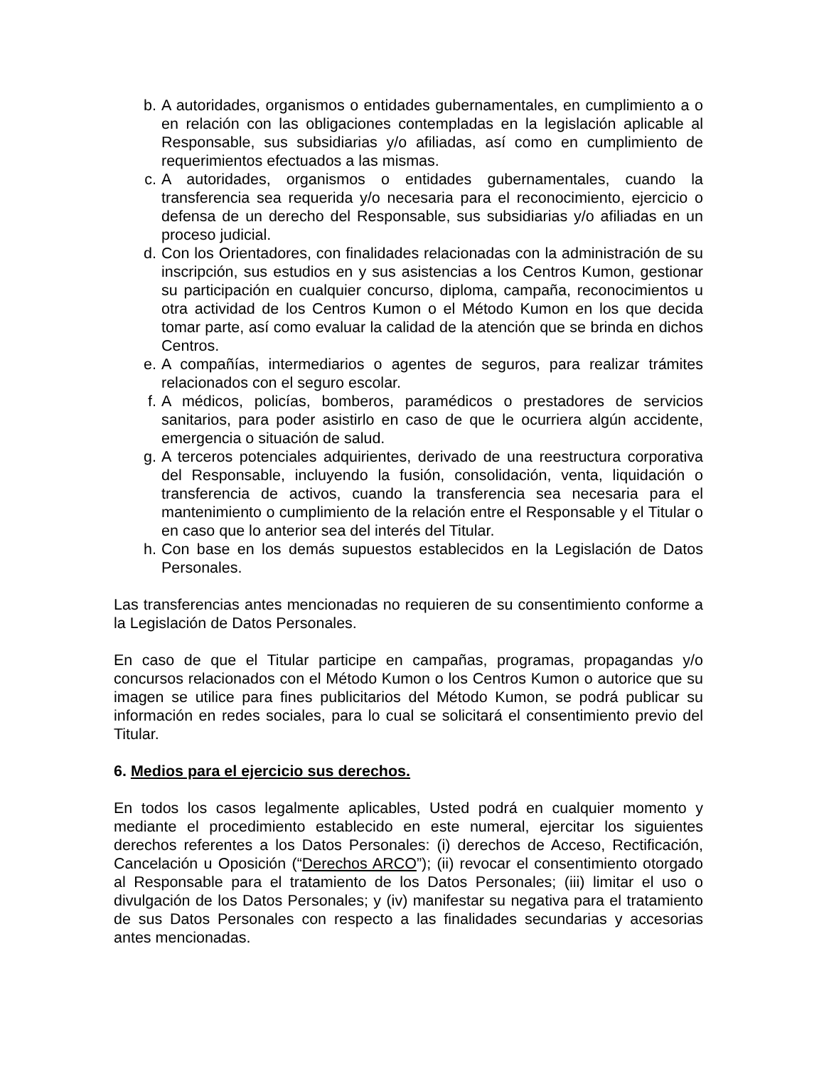b. A autoridades, organismos o entidades gubernamentales, en cumplimiento a o en relación con las obligaciones contempladas en la legislación aplicable al Responsable, sus subsidiarias y/o afiliadas, así como en cumplimiento de requerimientos efectuados a las mismas.
c. A autoridades, organismos o entidades gubernamentales, cuando la transferencia sea requerida y/o necesaria para el reconocimiento, ejercicio o defensa de un derecho del Responsable, sus subsidiarias y/o afiliadas en un proceso judicial.
d. Con los Orientadores, con finalidades relacionadas con la administración de su inscripción, sus estudios en y sus asistencias a los Centros Kumon, gestionar su participación en cualquier concurso, diploma, campaña, reconocimientos u otra actividad de los Centros Kumon o el Método Kumon en los que decida tomar parte, así como evaluar la calidad de la atención que se brinda en dichos Centros.
e. A compañías, intermediarios o agentes de seguros, para realizar trámites relacionados con el seguro escolar.
f. A médicos, policías, bomberos, paramédicos o prestadores de servicios sanitarios, para poder asistirlo en caso de que le ocurriera algún accidente, emergencia o situación de salud.
g. A terceros potenciales adquirientes, derivado de una reestructura corporativa del Responsable, incluyendo la fusión, consolidación, venta, liquidación o transferencia de activos, cuando la transferencia sea necesaria para el mantenimiento o cumplimiento de la relación entre el Responsable y el Titular o en caso que lo anterior sea del interés del Titular.
h. Con base en los demás supuestos establecidos en la Legislación de Datos Personales.
Las transferencias antes mencionadas no requieren de su consentimiento conforme a la Legislación de Datos Personales.
En caso de que el Titular participe en campañas, programas, propagandas y/o concursos relacionados con el Método Kumon o los Centros Kumon o autorice que su imagen se utilice para fines publicitarios del Método Kumon, se podrá publicar su información en redes sociales, para lo cual se solicitará el consentimiento previo del Titular.
6. Medios para el ejercicio sus derechos.
En todos los casos legalmente aplicables, Usted podrá en cualquier momento y mediante el procedimiento establecido en este numeral, ejercitar los siguientes derechos referentes a los Datos Personales: (i) derechos de Acceso, Rectificación, Cancelación u Oposición (“Derechos ARCO”); (ii) revocar el consentimiento otorgado al Responsable para el tratamiento de los Datos Personales; (iii) limitar el uso o divulgación de los Datos Personales; y (iv) manifestar su negativa para el tratamiento de sus Datos Personales con respecto a las finalidades secundarias y accesorias antes mencionadas.